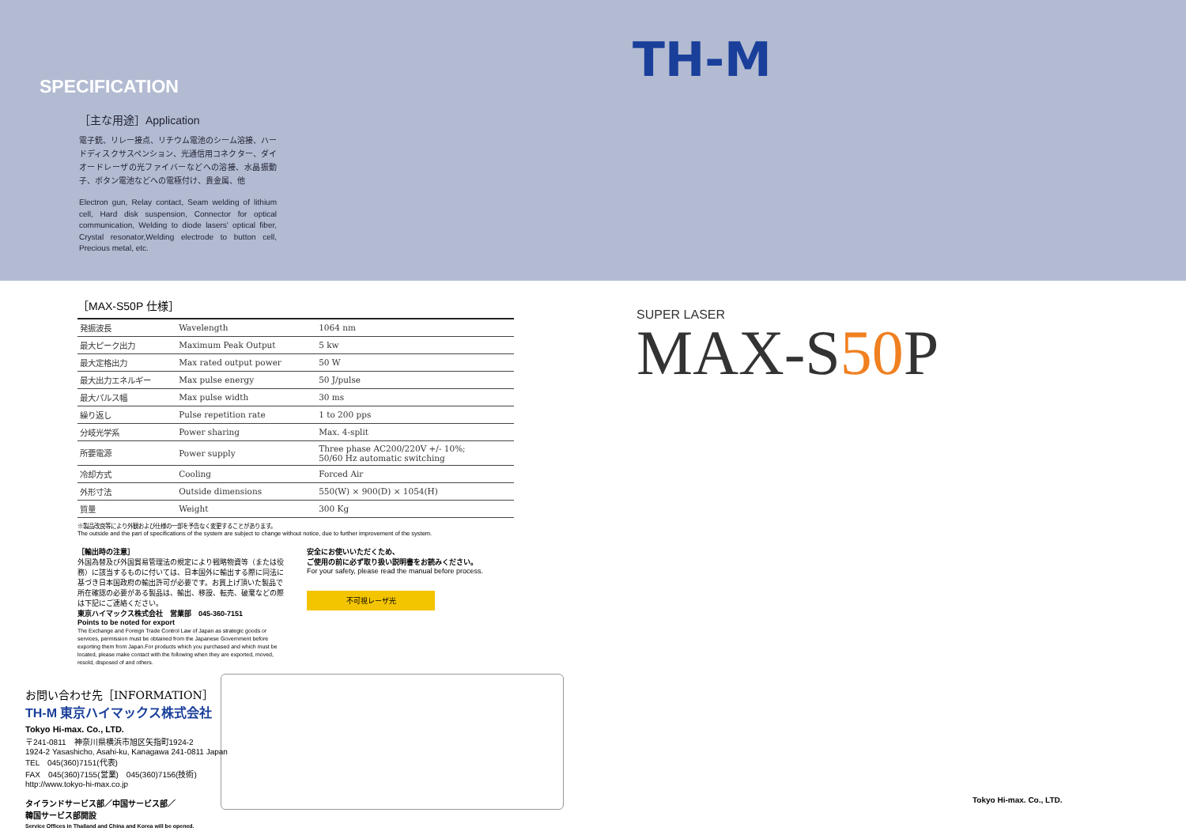SPECIFICATION
［主な用途］Application
電子銃、リレー接点、リチウム電池のシーム溶接、ハードディスクサスペンション、光通信用コネクター、ダイオードレーザの光ファイバーなどへの溶接、水晶振動子、ボタン電池などへの電極付け、貴金属、他
Electron gun, Relay contact, Seam welding of lithium cell, Hard disk suspension, Connector for optical communication, Welding to diode lasers' optical fiber, Crystal resonator,Welding electrode to button cell, Precious metal, etc.
［MAX-S50P 仕様］
| 発振波長 | Wavelength | 1064 nm |
| 最大ピーク出力 | Maximum Peak Output | 5 kw |
| 最大定格出力 | Max rated output power | 50 W |
| 最大出力エネルギー | Max pulse energy | 50 J/pulse |
| 最大パルス幅 | Max pulse width | 30 ms |
| 繰り返し | Pulse repetition rate | 1 to 200 pps |
| 分岐光学系 | Power sharing | Max. 4-split |
| 所要電源 | Power supply | Three phase AC200/220V +/- 10%; 50/60 Hz automatic switching |
| 冷却方式 | Cooling | Forced Air |
| 外形寸法 | Outside dimensions | 550(W) × 900(D) × 1054(H) |
| 質量 | Weight | 300 Kg |
※製品改良等により外観および仕様の一部を予告なく変更することがあります。
The outside and the part of specifications of the system are subject to change without notice, due to further improvement of the system.
［輸出時の注意］
外国為替及び外国貿易管理法の規定により戦略物資等（または役務）に該当するものに付いては、日本国外に輸出する際に同法に基づき日本国政府の輸出許可が必要です。お買上げ頂いた製品で所在確認の必要がある製品は、輸出、移設、転売、破棄などの際は下記にご連絡ください。
東京ハイマックス株式会社　営業部　045-360-7151
Points to be noted for export
The Exchange and Foreign Trade Control Law of Japan as strategic goods or services, permission must be obtained from the Japanese Government before exporting them from Japan.For products which you purchased and which must be located, please make contact with the following when they are exported, moved, resold, disposed of and others.
安全にお使いいただくため、
ご使用の前に必ず取り扱い説明書をお読みください。
For your safety, please read the manual before process.
不可視レーザ光
お問い合わせ先［INFORMATION］
TH-M 東京ハイマックス株式会社
Tokyo Hi-max. Co., LTD.
〒241-0811　神奈川県横浜市旭区矢指町1924-2
1924-2 Yasashicho, Asahi-ku, Kanagawa 241-0811 Japan
TEL　045(360)7151(代表)
FAX　045(360)7155(営業)　045(360)7156(技術)
http://www.tokyo-hi-max.co.jp
タイランドサービス部／中国サービス部／
韓国サービス部開設
Service Offices in Thailand and China and Korea will be opened.
TH-M
SUPER LASER
MAX-S50 P
Tokyo Hi-max. Co., LTD.